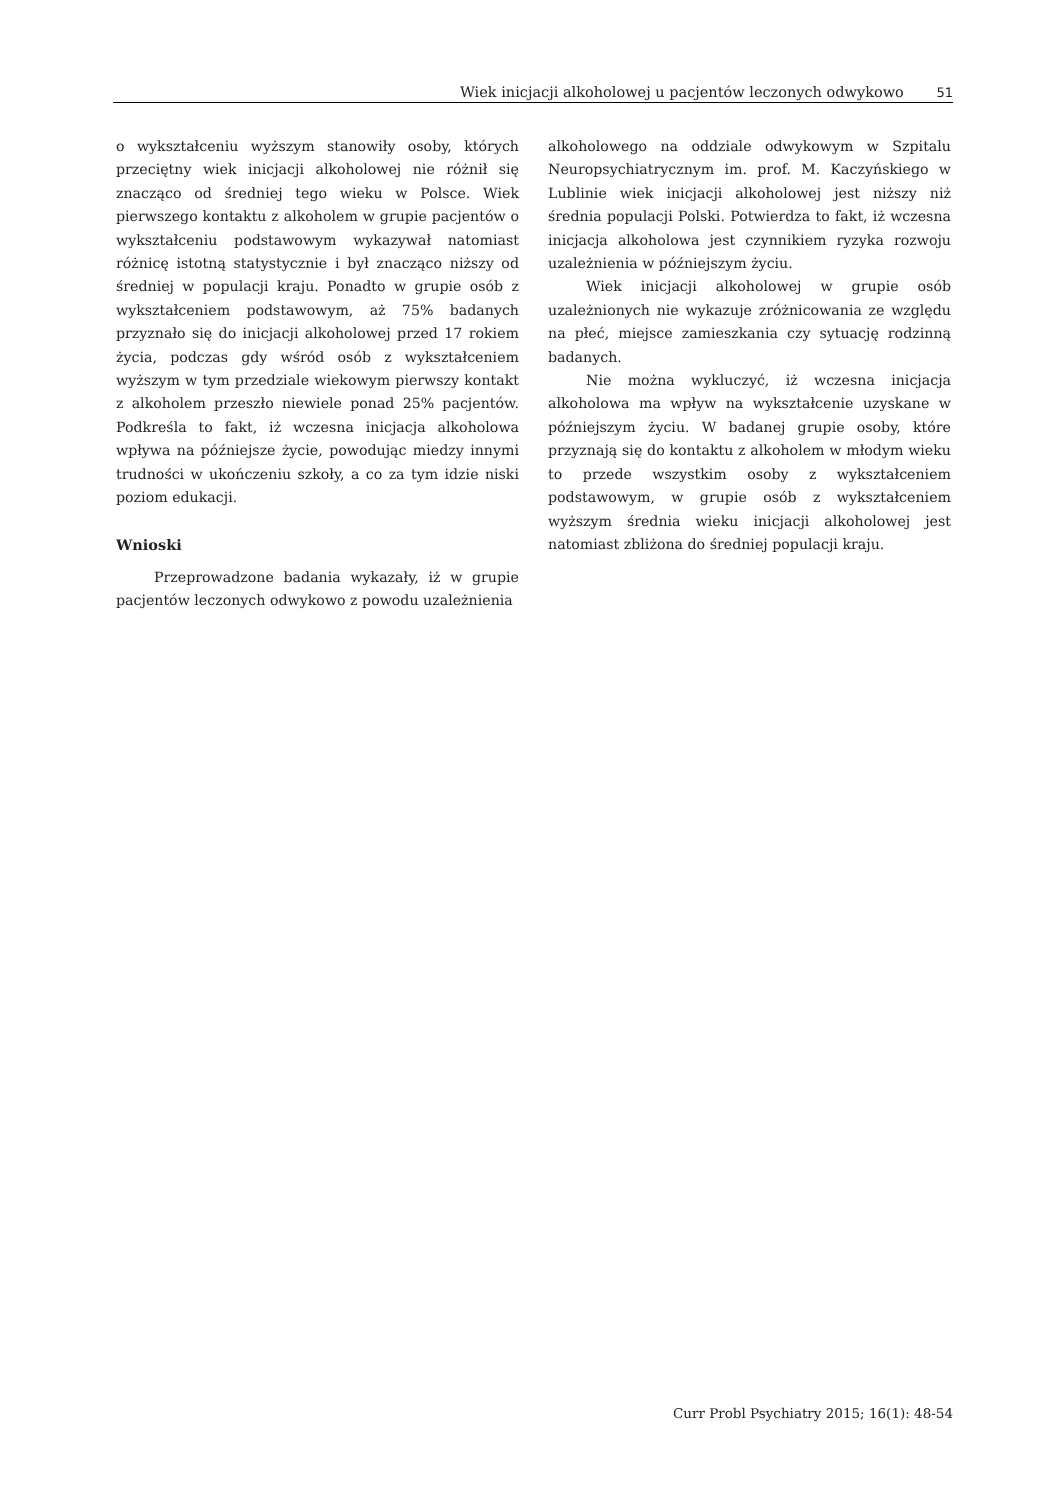Wiek inicjacji alkoholowej u pacjentów leczonych odwykowo 51
o wykształceniu wyższym stanowiły osoby, których przeciętny wiek inicjacji alkoholowej nie różnił się znacząco od średniej tego wieku w Polsce. Wiek pierwszego kontaktu z alkoholem w grupie pacjentów o wykształceniu podstawowym wykazywał natomiast różnicę istotną statystycznie i był znacząco niższy od średniej w populacji kraju. Ponadto w grupie osób z wykształceniem podstawowym, aż 75% badanych przyznało się do inicjacji alkoholowej przed 17 rokiem życia, podczas gdy wśród osób z wykształceniem wyższym w tym przedziale wiekowym pierwszy kontakt z alkoholem przeszło niewiele ponad 25% pacjentów. Podkreśla to fakt, iż wczesna inicjacja alkoholowa wpływa na późniejsze życie, powodując miedzy innymi trudności w ukończeniu szkoły, a co za tym idzie niski poziom edukacji.
Wnioski
Przeprowadzone badania wykazały, iż w grupie pacjentów leczonych odwykowo z powodu uzależnienia
alkoholowego na oddziale odwykowym w Szpitalu Neuropsychiatrycznym im. prof. M. Kaczyńskiego w Lublinie wiek inicjacji alkoholowej jest niższy niż średnia populacji Polski. Potwierdza to fakt, iż wczesna inicjacja alkoholowa jest czynnikiem ryzyka rozwoju uzależnienia w późniejszym życiu.
Wiek inicjacji alkoholowej w grupie osób uzależnionych nie wykazuje zróżnicowania ze względu na płeć, miejsce zamieszkania czy sytuację rodzinną badanych.
Nie można wykluczyć, iż wczesna inicjacja alkoholowa ma wpływ na wykształcenie uzyskane w późniejszym życiu. W badanej grupie osoby, które przyznają się do kontaktu z alkoholem w młodym wieku to przede wszystkim osoby z wykształceniem podstawowym, w grupie osób z wykształceniem wyższym średnia wieku inicjacji alkoholowej jest natomiast zbliżona do średniej populacji kraju.
Curr Probl Psychiatry 2015; 16(1): 48-54